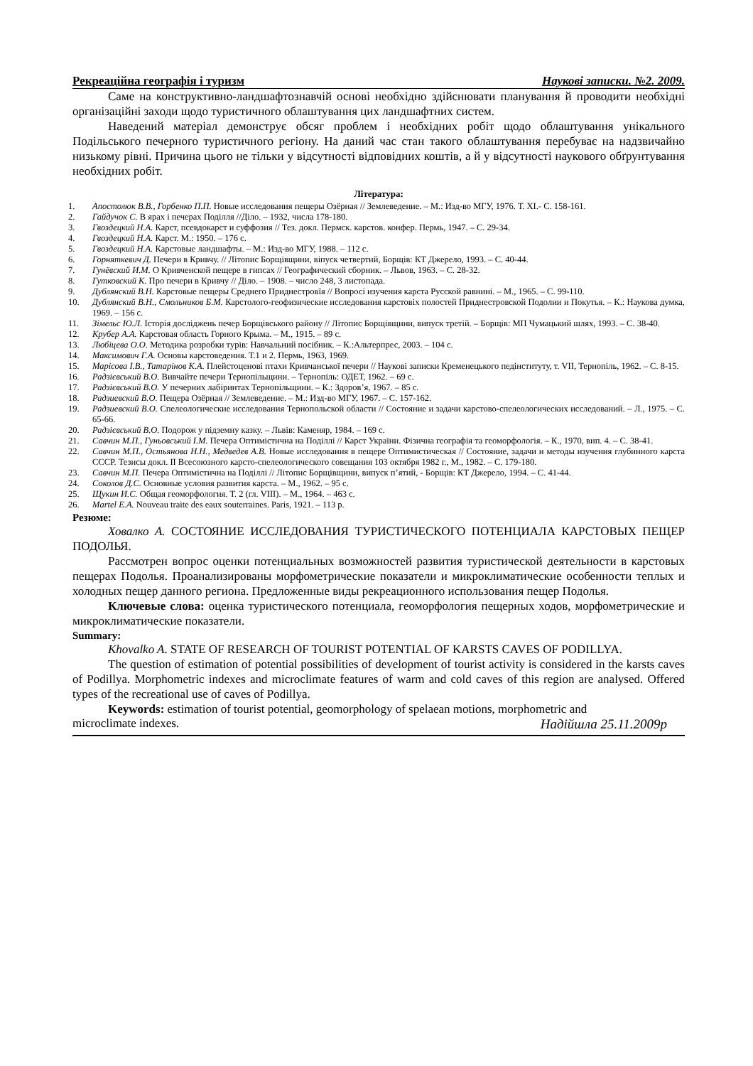Рекреаційна географія і туризм Наукові записки. №2. 2009.
Саме на конструктивно-ландшафтознавчій основі необхідно здійснювати планування й проводити необхідні організаційні заходи щодо туристичного облаштування цих ландшафтних систем.
Наведений матеріал демонструє обсяг проблем і необхідних робіт щодо облаштування унікального Подільського печерного туристичного регіону. На даний час стан такого облаштування перебуває на надзвичайно низькому рівні. Причина цього не тільки у відсутності відповідних коштів, а й у відсутності наукового обґрунтування необхідних робіт.
Література:
1. Апостолюк В.В., Горбенко П.П. Новые исследования пещеры Озёрная // Землеведение. – М.: Изд-во МГУ, 1976. Т. XI.- С. 158-161.
2. Гайдучок С. В ярах і печерах Поділля //Діло. – 1932, числа 178-180.
3. Гвоздецкий Н.А. Карст, псевдокарст и суффозия // Тез. докл. Пермск. карстов. конфер. Пермь, 1947. – С. 29-34.
4. Гвоздецкий Н.А. Карст. М.: 1950. – 176 с.
5. Гвоздецкий Н.А. Карстовые ландшафты. – М.: Изд-во МГУ, 1988. – 112 с.
6. Горняткевич Д. Печери в Кривчу. // Літопис Борщівщини, віпуск четвертий, Борщів: КТ Джерело, 1993. – С. 40-44.
7. Гунёвский И.М. О Кривченской пещере в гипсах // Географический сборник. – Львов, 1963. – С. 28-32.
8. Гутковский К. Про печери в Кривчу // Діло. – 1908. – число 248, 3 листопада.
9. Дублянский В.Н. Карстовые пещеры Среднего Приднестровїя // Вопросі изучения карста Русской равнині. – М., 1965. – С. 99-110.
10. Дублянский В.Н., Смольников Б.М. Карстолого-геофизические исследования карстовіх полостей Приднестровской Подолии и Покутья. – К.: Наукова думка, 1969. – 156 с.
11. Зімельс Ю.Л. Історія досліджень печер Борщівського району // Літопис Борщівщини, випуск третій. – Борщів: МП Чумацький шлях, 1993. – С. 38-40.
12. Крубер А.А. Карстовая область Горного Крыма. – М., 1915. – 89 с.
13. Любіцева О.О. Методика розробки турів: Навчальний посібник. – К.:Альтерпрес, 2003. – 104 с.
14. Максимович Г.А. Основы карстоведения. Т.1 и 2. Пермь, 1963, 1969.
15. Марісова І.В., Татарінов К.А. Плейстоценові птахи Кривчанської печери // Наукові записки Кременецького педінституту, т. VII, Тернопіль, 1962. – С. 8-15.
16. Радзієвський В.О. Вивчайте печери Тернопільщини. – Тернопіль: ОДЕТ, 1962. – 69 с.
17. Радзієвський В.О. У печерних лабіринтах Тернопільщини. – К.: Здоров’я, 1967. – 85 с.
18. Радзиевский В.О. Пещера Озёрная // Землеведение. – М.: Изд-во МГУ, 1967. – С. 157-162.
19. Радзиевский В.О. Спелеологические исследования Тернопольской области // Состояние и задачи карстово-спелеологических исследований. – Л., 1975. – С. 65-66.
20. Радзієвський В.О. Подорож у підземну казку. – Львів: Каменяр, 1984. – 169 с.
21. Савчин М.П., Гуньовський І.М. Печера Оптимістична на Поділлі // Карст України. Фізична географія та геоморфологія. – К., 1970, вип. 4. – С. 38-41.
22. Савчин М.П., Остьянова Н.Н., Медведев А.В. Новые исследования в пещере Оптимистическая // Состояние, задачи и методы изучения глубинного карста СССР. Тезисы докл. II Всесоюзного карсто-спелеологического совещания 103 октября 1982 г., М., 1982. – С. 179-180.
23. Савчин М.П. Печера Оптимістична на Поділлі // Літопис Борщівщини, випуск п’ятий, - Борщів: КТ Джерело, 1994. – С. 41-44.
24. Соколов Д.С. Основные условия развития карста. – М., 1962. – 95 с.
25. Щукин И.С. Общая геоморфология. Т. 2 (гл. VIII). – М., 1964. – 463 с.
26. Martel E.A. Nouveau traite des eaux souterraines. Paris, 1921. – 113 p.
Резюме:
Ховалко А. СОСТОЯНИЕ ИССЛЕДОВАНИЯ ТУРИСТИЧЕСКОГО ПОТЕНЦИАЛА КАРСТОВЫХ ПЕЩЕР ПОДОЛЬЯ.
Рассмотрен вопрос оценки потенциальных возможностей развития туристической деятельности в карстовых пещерах Подолья. Проанализированы морфометрические показатели и микроклиматические особенности теплых и холодных пещер данного региона. Предложенные виды рекреационного использования пещер Подолья.
Ключевые слова: оценка туристического потенциала, геоморфология пещерных ходов, морфометрические и микроклиматические показатели.
Summary:
Khovalko A. STATE OF RESEARCH OF TOURIST POTENTIAL OF KARSTS CAVES OF PODILLYA.
The question of estimation of potential possibilities of development of tourist activity is considered in the karsts caves of Podillya. Morphometric indexes and microclimate features of warm and cold caves of this region are analysed. Offered types of the recreational use of caves of Podillya.
Keywords: estimation of tourist potential, geomorphology of spelaean motions, morphometric and
microclimate indexes. Надійшла 25.11.2009р